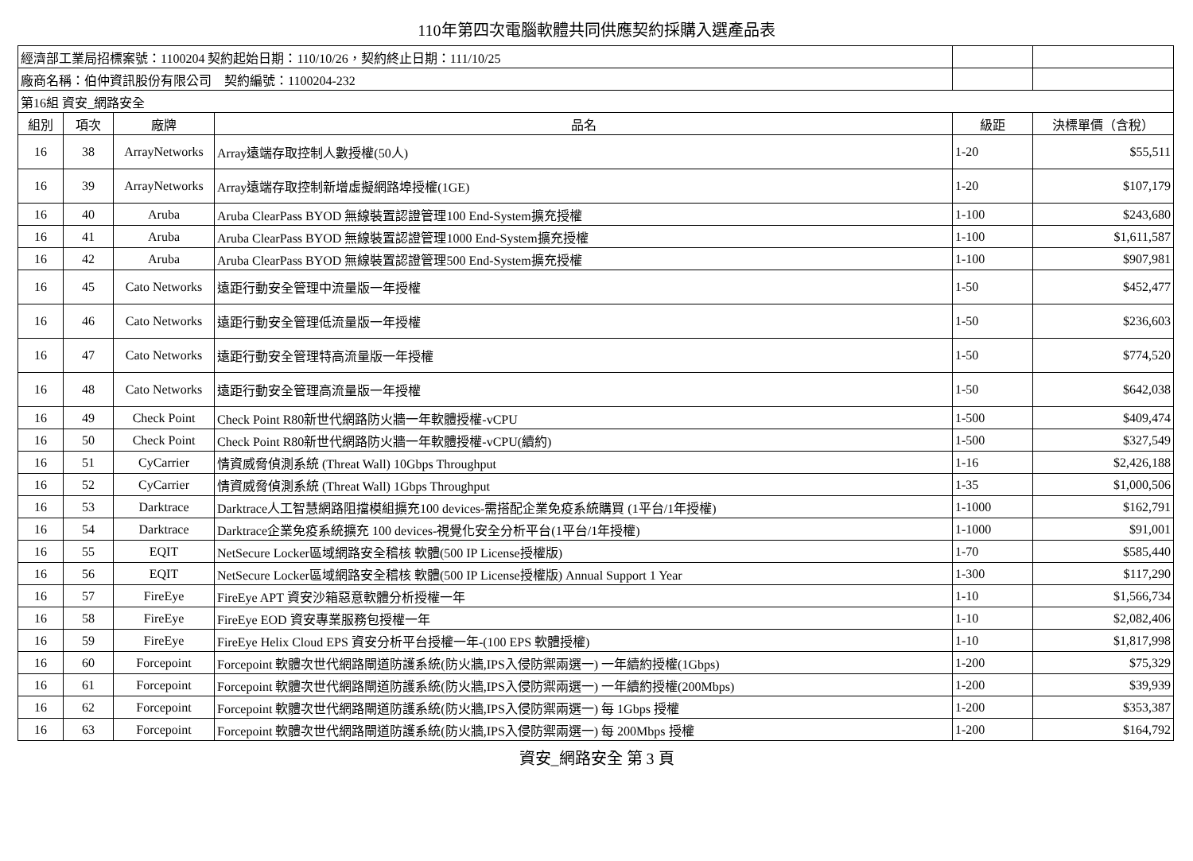110年第四次電腦軟體共同供應契約採購入選產品表
| 經濟部工業局招標案號：1100204 契約起始日期：110/10/26，契約終止日期：111/10/25 | | | | | |
| 廠商名稱：伯仲資訊股份有限公司 契約編號：1100204-232 | | | | | |
| 第16組 資安_網路安全 | | | | | |
| 組別 | 項次 | 廠牌 | 品名 | 級距 | 決標單價（含稅） |
| 16 | 38 | ArrayNetworks | Array遠端存取控制人數授權(50人) | 1-20 | $55,511 |
| 16 | 39 | ArrayNetworks | Array遠端存取控制新增虛擬網路埠授權(1GE) | 1-20 | $107,179 |
| 16 | 40 | Aruba | Aruba ClearPass BYOD 無線裝置認證管理100 End-System擴充授權 | 1-100 | $243,680 |
| 16 | 41 | Aruba | Aruba ClearPass BYOD 無線裝置認證管理1000 End-System擴充授權 | 1-100 | $1,611,587 |
| 16 | 42 | Aruba | Aruba ClearPass BYOD 無線裝置認證管理500 End-System擴充授權 | 1-100 | $907,981 |
| 16 | 45 | Cato Networks | 遠距行動安全管理中流量版一年授權 | 1-50 | $452,477 |
| 16 | 46 | Cato Networks | 遠距行動安全管理低流量版一年授權 | 1-50 | $236,603 |
| 16 | 47 | Cato Networks | 遠距行動安全管理特高流量版一年授權 | 1-50 | $774,520 |
| 16 | 48 | Cato Networks | 遠距行動安全管理高流量版一年授權 | 1-50 | $642,038 |
| 16 | 49 | Check Point | Check Point R80新世代網路防火牆一年軟體授權-vCPU | 1-500 | $409,474 |
| 16 | 50 | Check Point | Check Point R80新世代網路防火牆一年軟體授權-vCPU(續約) | 1-500 | $327,549 |
| 16 | 51 | CyCarrier | 情資威脅偵測系統 (Threat Wall) 10Gbps Throughput | 1-16 | $2,426,188 |
| 16 | 52 | CyCarrier | 情資威脅偵測系統 (Threat Wall) 1Gbps Throughput | 1-35 | $1,000,506 |
| 16 | 53 | Darktrace | Darktrace人工智慧網路阻擋模組擴充100 devices-需搭配企業免疫系統購買 (1平台/1年授權) | 1-1000 | $162,791 |
| 16 | 54 | Darktrace | Darktrace企業免疫系統擴充 100 devices-視覺化安全分析平台(1平台/1年授權) | 1-1000 | $91,001 |
| 16 | 55 | EQIT | NetSecure Locker區域網路安全稽核 軟體(500 IP License授權版) | 1-70 | $585,440 |
| 16 | 56 | EQIT | NetSecure Locker區域網路安全稽核 軟體(500 IP License授權版) Annual Support 1 Year | 1-300 | $117,290 |
| 16 | 57 | FireEye | FireEye APT 資安沙箱惡意軟體分析授權一年 | 1-10 | $1,566,734 |
| 16 | 58 | FireEye | FireEye EOD 資安專業服務包授權一年 | 1-10 | $2,082,406 |
| 16 | 59 | FireEye | FireEye Helix Cloud EPS 資安分析平台授權一年-(100 EPS 軟體授權) | 1-10 | $1,817,998 |
| 16 | 60 | Forcepoint | Forcepoint 軟體次世代網路閘道防護系統(防火牆,IPS入侵防禦兩選一) 一年續約授權(1Gbps) | 1-200 | $75,329 |
| 16 | 61 | Forcepoint | Forcepoint 軟體次世代網路閘道防護系統(防火牆,IPS入侵防禦兩選一) 一年續約授權(200Mbps) | 1-200 | $39,939 |
| 16 | 62 | Forcepoint | Forcepoint 軟體次世代網路閘道防護系統(防火牆,IPS入侵防禦兩選一) 每 1Gbps 授權 | 1-200 | $353,387 |
| 16 | 63 | Forcepoint | Forcepoint 軟體次世代網路閘道防護系統(防火牆,IPS入侵防禦兩選一) 每 200Mbps 授權 | 1-200 | $164,792 |
資安_網路安全 第 3 頁